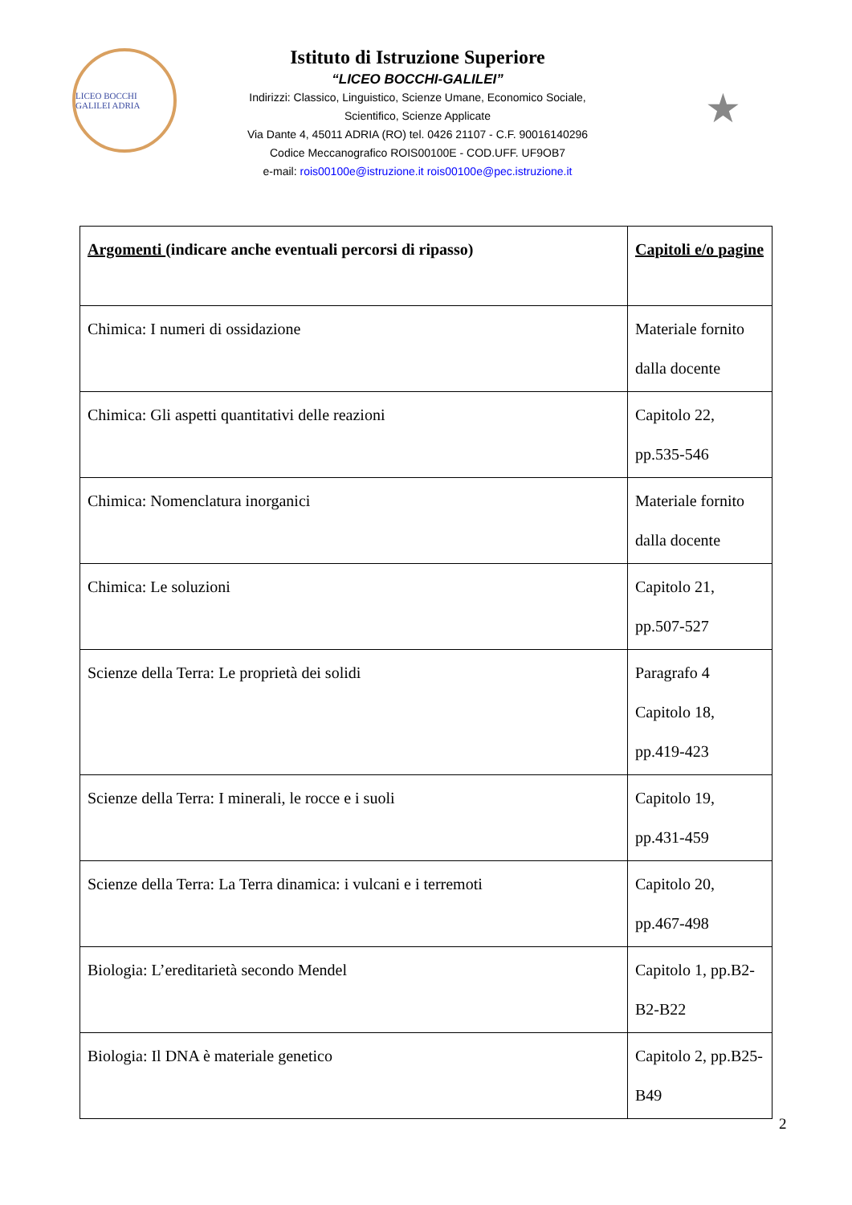LICEO BOCCHI GALILEI ADRIA
Istituto di Istruzione Superiore
“LICEO BOCCHI-GALILEI”
Indirizzi: Classico, Linguistico, Scienze Umane, Economico Sociale,
Scientifico, Scienze Applicate
Via Dante 4, 45011 ADRIA (RO) tel. 0426 21107 - C.F. 90016140296
Codice Meccanografico ROIS00100E - COD.UFF. UF9OB7
e-mail: rois00100e@istruzione.it rois00100e@pec.istruzione.it
★
| Argomenti (indicare anche eventuali percorsi di ripasso) | Capitoli e/o pagine |
| Chimica: I numeri di ossidazione | Materiale fornito dalla docente |
| Chimica: Gli aspetti quantitativi delle reazioni | Capitolo 22, pp.535-546 |
| Chimica: Nomenclatura inorganici | Materiale fornito dalla docente |
| Chimica: Le soluzioni | Capitolo 21, pp.507-527 |
| Scienze della Terra: Le proprietà dei solidi | Paragrafo 4 Capitolo 18, pp.419-423 |
| Scienze della Terra: I minerali, le rocce e i suoli | Capitolo 19, pp.431-459 |
| Scienze della Terra: La Terra dinamica: i vulcani e i terremoti | Capitolo 20, pp.467-498 |
| Biologia: L’ereditarietà secondo Mendel | Capitolo 1, pp.B2-B2-B22 |
| Biologia: Il DNA è materiale genetico | Capitolo 2, pp.B25-B49 |
2